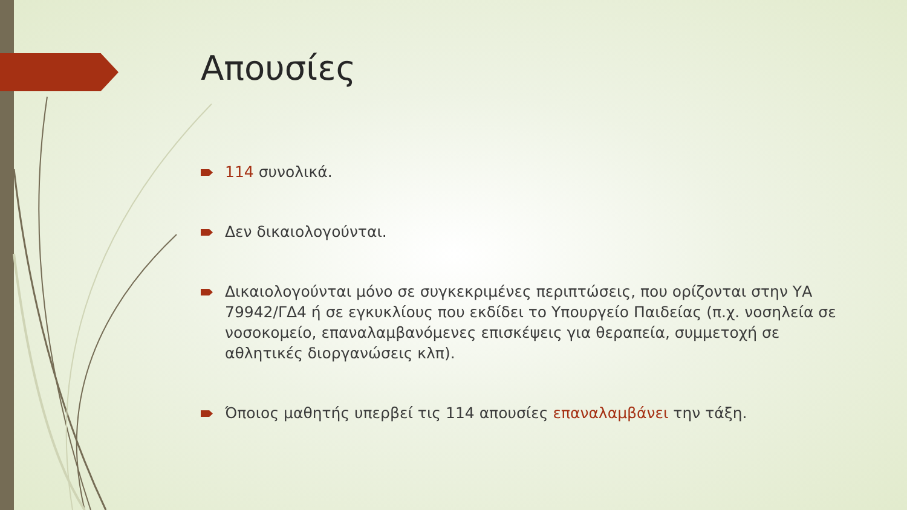Απουσίες
114 συνολικά.
Δεν δικαιολογούνται.
Δικαιολογούνται μόνο σε συγκεκριμένες περιπτώσεις, που ορίζονται στην ΥΑ 79942/ΓΔ4 ή σε εγκυκλίους που εκδίδει το Υπουργείο Παιδείας (π.χ. νοσηλεία σε νοσοκομείο, επαναλαμβανόμενες επισκέψεις για θεραπεία, συμμετοχή σε αθλητικές διοργανώσεις κλπ).
Όποιος μαθητής υπερβεί τις 114 απουσίες επαναλαμβάνει την τάξη.